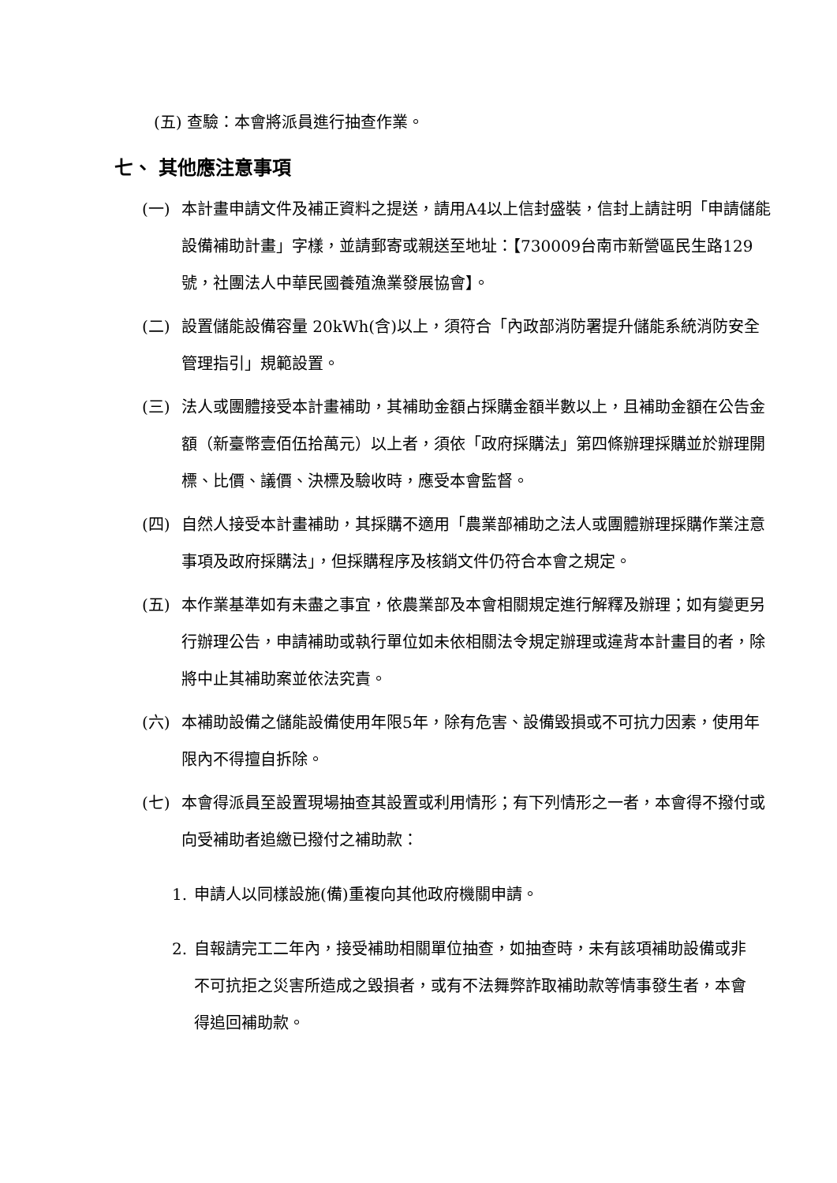(五) 查驗：本會將派員進行抽查作業。
七、 其他應注意事項
(一) 本計畫申請文件及補正資料之提送，請用A4以上信封盛裝，信封上請註明「申請儲能設備補助計畫」字樣，並請郵寄或親送至地址：【730009台南市新營區民生路129號，社團法人中華民國養殖漁業發展協會】。
(二) 設置儲能設備容量 20kWh(含)以上，須符合「內政部消防署提升儲能系統消防安全管理指引」規範設置。
(三) 法人或團體接受本計畫補助，其補助金額占採購金額半數以上，且補助金額在公告金額（新臺幣壹佰伍拾萬元）以上者，須依「政府採購法」第四條辦理採購並於辦理開標、比價、議價、決標及驗收時，應受本會監督。
(四) 自然人接受本計畫補助，其採購不適用「農業部補助之法人或團體辦理採購作業注意事項及政府採購法」，但採購程序及核銷文件仍符合本會之規定。
(五) 本作業基準如有未盡之事宜，依農業部及本會相關規定進行解釋及辦理；如有變更另行辦理公告，申請補助或執行單位如未依相關法令規定辦理或違背本計畫目的者，除將中止其補助案並依法究責。
(六) 本補助設備之儲能設備使用年限5年，除有危害、設備毀損或不可抗力因素，使用年限內不得擅自拆除。
(七) 本會得派員至設置現場抽查其設置或利用情形；有下列情形之一者，本會得不撥付或向受補助者追繳已撥付之補助款：
1. 申請人以同樣設施(備)重複向其他政府機關申請。
2. 自報請完工二年內，接受補助相關單位抽查，如抽查時，未有該項補助設備或非不可抗拒之災害所造成之毀損者，或有不法舞弊詐取補助款等情事發生者，本會得追回補助款。